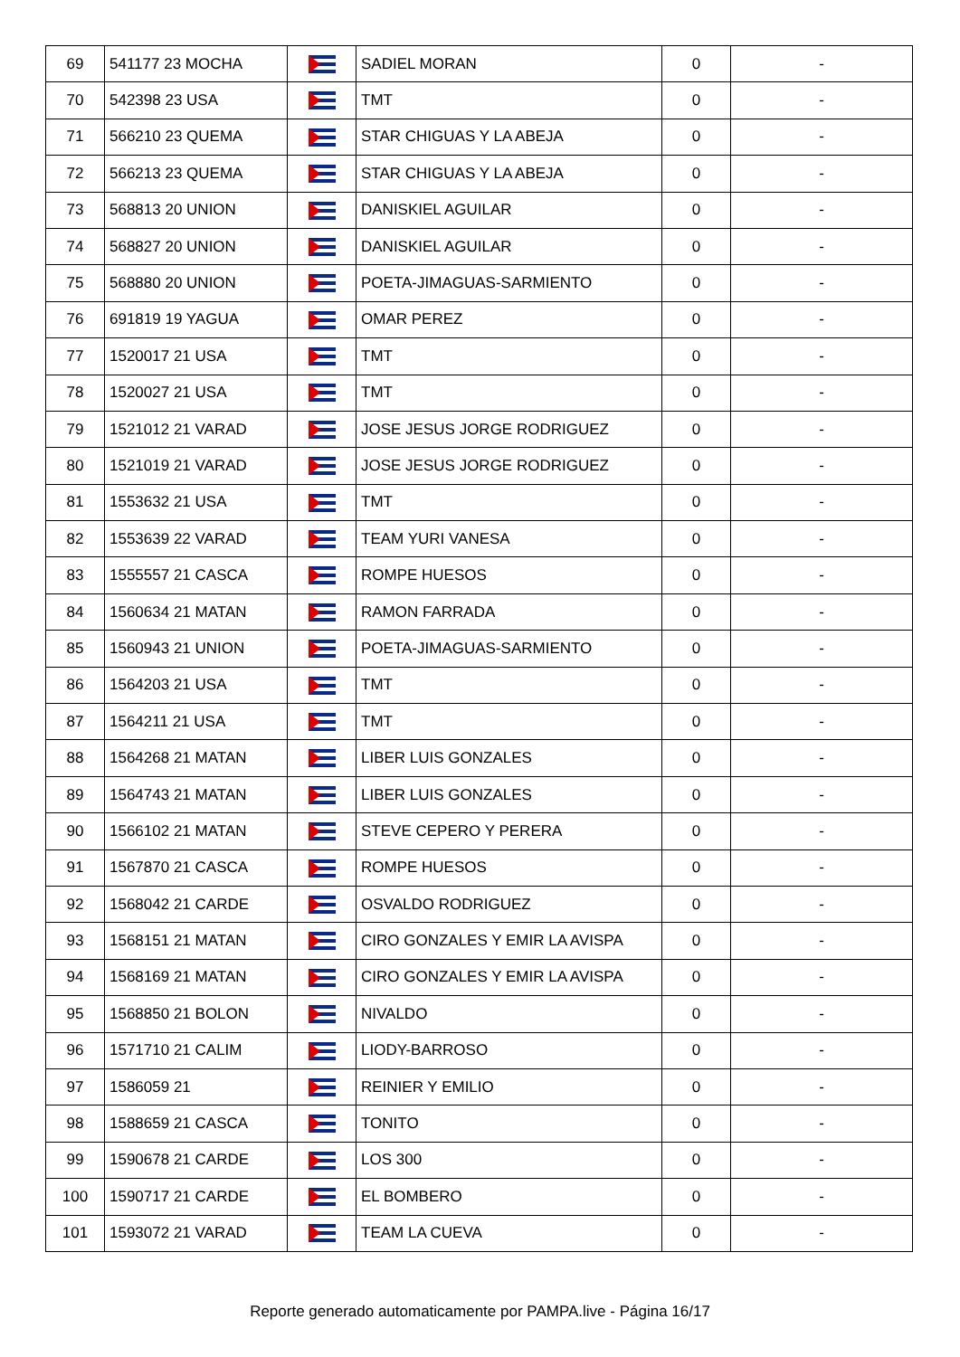| 69 | 541177 23 MOCHA | | SADIEL MORAN | 0 | - |
| 70 | 542398 23 USA | | TMT | 0 | - |
| 71 | 566210 23 QUEMA | | STAR CHIGUAS Y LA ABEJA | 0 | - |
| 72 | 566213 23 QUEMA | | STAR CHIGUAS Y LA ABEJA | 0 | - |
| 73 | 568813 20 UNION | | DANISKIEL AGUILAR | 0 | - |
| 74 | 568827 20 UNION | | DANISKIEL AGUILAR | 0 | - |
| 75 | 568880 20 UNION | | POETA-JIMAGUAS-SARMIENTO | 0 | - |
| 76 | 691819 19 YAGUA | | OMAR PEREZ | 0 | - |
| 77 | 1520017 21 USA | | TMT | 0 | - |
| 78 | 1520027 21 USA | | TMT | 0 | - |
| 79 | 1521012 21 VARAD | | JOSE JESUS JORGE RODRIGUEZ | 0 | - |
| 80 | 1521019 21 VARAD | | JOSE JESUS JORGE RODRIGUEZ | 0 | - |
| 81 | 1553632 21 USA | | TMT | 0 | - |
| 82 | 1553639 22 VARAD | | TEAM YURI VANESA | 0 | - |
| 83 | 1555557 21 CASCA | | ROMPE HUESOS | 0 | - |
| 84 | 1560634 21 MATAN | | RAMON FARRADA | 0 | - |
| 85 | 1560943 21 UNION | | POETA-JIMAGUAS-SARMIENTO | 0 | - |
| 86 | 1564203 21 USA | | TMT | 0 | - |
| 87 | 1564211 21 USA | | TMT | 0 | - |
| 88 | 1564268 21 MATAN | | LIBER LUIS GONZALES | 0 | - |
| 89 | 1564743 21 MATAN | | LIBER LUIS GONZALES | 0 | - |
| 90 | 1566102 21 MATAN | | STEVE CEPERO Y PERERA | 0 | - |
| 91 | 1567870 21 CASCA | | ROMPE HUESOS | 0 | - |
| 92 | 1568042 21 CARDE | | OSVALDO RODRIGUEZ | 0 | - |
| 93 | 1568151 21 MATAN | | CIRO GONZALES Y EMIR LA AVISPA | 0 | - |
| 94 | 1568169 21 MATAN | | CIRO GONZALES Y EMIR LA AVISPA | 0 | - |
| 95 | 1568850 21 BOLON | | NIVALDO | 0 | - |
| 96 | 1571710 21 CALIM | | LIODY-BARROSO | 0 | - |
| 97 | 1586059 21 | | REINIER Y EMILIO | 0 | - |
| 98 | 1588659 21 CASCA | | TONITO | 0 | - |
| 99 | 1590678 21 CARDE | | LOS 300 | 0 | - |
| 100 | 1590717 21 CARDE | | EL BOMBERO | 0 | - |
| 101 | 1593072 21 VARAD | | TEAM LA CUEVA | 0 | - |
Reporte generado automaticamente por PAMPA.live - Página 16/17